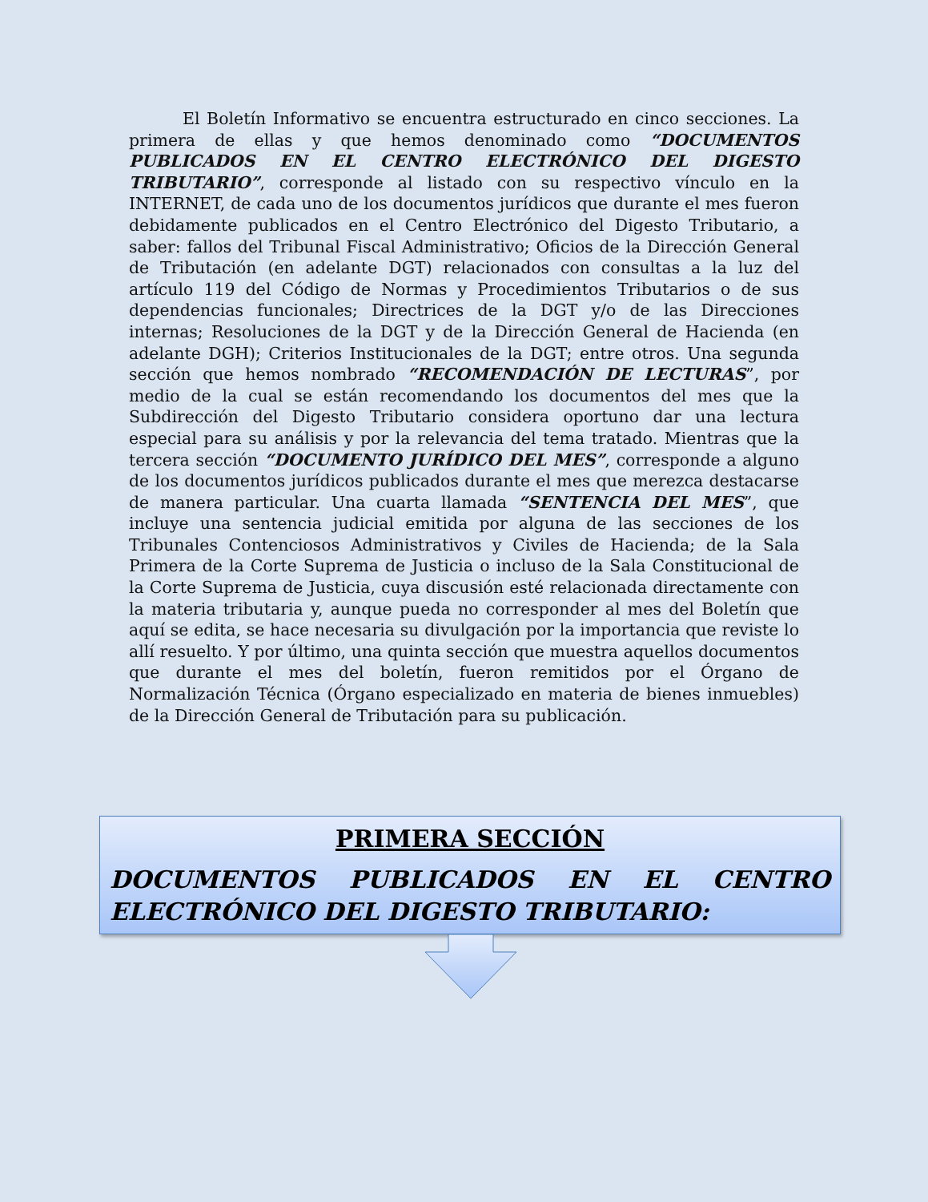El Boletín Informativo se encuentra estructurado en cinco secciones. La primera de ellas y que hemos denominado como “DOCUMENTOS PUBLICADOS EN EL CENTRO ELECTRÓNICO DEL DIGESTO TRIBUTARIO”, corresponde al listado con su respectivo vínculo en la INTERNET, de cada uno de los documentos jurídicos que durante el mes fueron debidamente publicados en el Centro Electrónico del Digesto Tributario, a saber: fallos del Tribunal Fiscal Administrativo; Oficios de la Dirección General de Tributación (en adelante DGT) relacionados con consultas a la luz del artículo 119 del Código de Normas y Procedimientos Tributarios o de sus dependencias funcionales; Directrices de la DGT y/o de las Direcciones internas; Resoluciones de la DGT y de la Dirección General de Hacienda (en adelante DGH); Criterios Institucionales de la DGT; entre otros. Una segunda sección que hemos nombrado “RECOMENDACIÓN DE LECTURAS”, por medio de la cual se están recomendando los documentos del mes que la Subdirección del Digesto Tributario considera oportuno dar una lectura especial para su análisis y por la relevancia del tema tratado. Mientras que la tercera sección “DOCUMENTO JURÍDICO DEL MES”, corresponde a alguno de los documentos jurídicos publicados durante el mes que merezca destacarse de manera particular. Una cuarta llamada “SENTENCIA DEL MES”, que incluye una sentencia judicial emitida por alguna de las secciones de los Tribunales Contenciosos Administrativos y Civiles de Hacienda; de la Sala Primera de la Corte Suprema de Justicia o incluso de la Sala Constitucional de la Corte Suprema de Justicia, cuya discusión esté relacionada directamente con la materia tributaria y, aunque pueda no corresponder al mes del Boletín que aquí se edita, se hace necesaria su divulgación por la importancia que reviste lo allí resuelto. Y por último, una quinta sección que muestra aquellos documentos que durante el mes del boletín, fueron remitidos por el Órgano de Normalización Técnica (Órgano especializado en materia de bienes inmuebles) de la Dirección General de Tributación para su publicación.
PRIMERA SECCIÓN
DOCUMENTOS PUBLICADOS EN EL CENTRO ELECTRÓNICO DEL DIGESTO TRIBUTARIO: